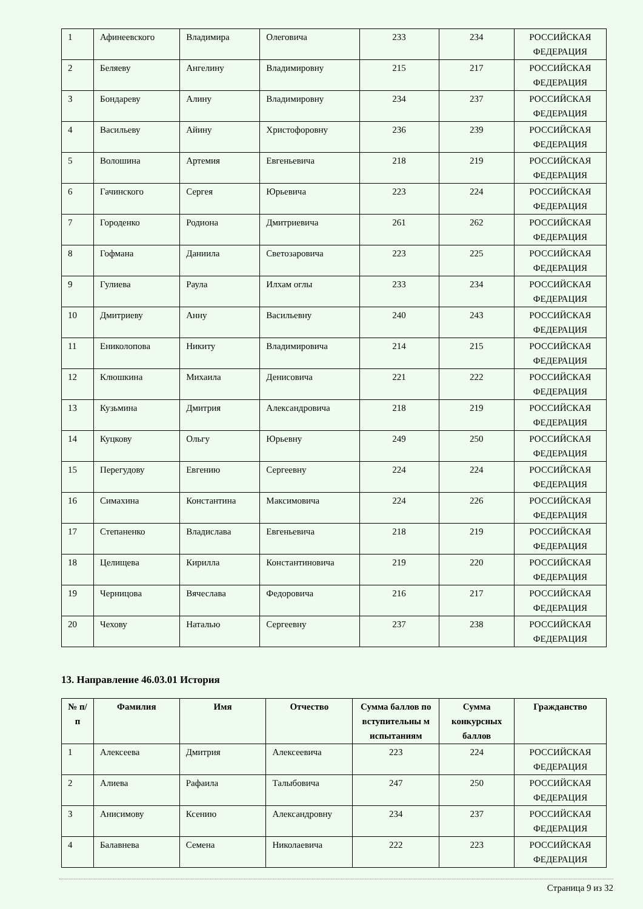| 1 | Афинеевского | Владимира | Олеговича | 233 | 234 | РОССИЙСКАЯ ФЕДЕРАЦИЯ |
| 2 | Беляеву | Ангелину | Владимировну | 215 | 217 | РОССИЙСКАЯ ФЕДЕРАЦИЯ |
| 3 | Бондареву | Алину | Владимировну | 234 | 237 | РОССИЙСКАЯ ФЕДЕРАЦИЯ |
| 4 | Васильеву | Айину | Христофоровну | 236 | 239 | РОССИЙСКАЯ ФЕДЕРАЦИЯ |
| 5 | Волошина | Артемия | Евгеньевича | 218 | 219 | РОССИЙСКАЯ ФЕДЕРАЦИЯ |
| 6 | Гачинского | Сергея | Юрьевича | 223 | 224 | РОССИЙСКАЯ ФЕДЕРАЦИЯ |
| 7 | Городенко | Родиона | Дмитриевича | 261 | 262 | РОССИЙСКАЯ ФЕДЕРАЦИЯ |
| 8 | Гофмана | Даниила | Светозаровича | 223 | 225 | РОССИЙСКАЯ ФЕДЕРАЦИЯ |
| 9 | Гулиева | Раула | Илхам оглы | 233 | 234 | РОССИЙСКАЯ ФЕДЕРАЦИЯ |
| 10 | Дмитриеву | Анну | Васильевну | 240 | 243 | РОССИЙСКАЯ ФЕДЕРАЦИЯ |
| 11 | Ениколопова | Никиту | Владимировича | 214 | 215 | РОССИЙСКАЯ ФЕДЕРАЦИЯ |
| 12 | Клюшкина | Михаила | Денисовича | 221 | 222 | РОССИЙСКАЯ ФЕДЕРАЦИЯ |
| 13 | Кузьмина | Дмитрия | Александровича | 218 | 219 | РОССИЙСКАЯ ФЕДЕРАЦИЯ |
| 14 | Куцкову | Ольгу | Юрьевну | 249 | 250 | РОССИЙСКАЯ ФЕДЕРАЦИЯ |
| 15 | Перегудову | Евгению | Сергеевну | 224 | 224 | РОССИЙСКАЯ ФЕДЕРАЦИЯ |
| 16 | Симахина | Константина | Максимовича | 224 | 226 | РОССИЙСКАЯ ФЕДЕРАЦИЯ |
| 17 | Степаненко | Владислава | Евгеньевича | 218 | 219 | РОССИЙСКАЯ ФЕДЕРАЦИЯ |
| 18 | Целищева | Кирилла | Константиновича | 219 | 220 | РОССИЙСКАЯ ФЕДЕРАЦИЯ |
| 19 | Черницова | Вячеслава | Федоровича | 216 | 217 | РОССИЙСКАЯ ФЕДЕРАЦИЯ |
| 20 | Чехову | Наталью | Сергеевну | 237 | 238 | РОССИЙСКАЯ ФЕДЕРАЦИЯ |
13. Направление 46.03.01 История
| № п/п | Фамилия | Имя | Отчество | Сумма баллов по вступительны м испытаниям | Сумма конкурсных баллов | Гражданство |
| --- | --- | --- | --- | --- | --- | --- |
| 1 | Алексеева | Дмитрия | Алексеевича | 223 | 224 | РОССИЙСКАЯ ФЕДЕРАЦИЯ |
| 2 | Алиева | Рафаила | Талыбовича | 247 | 250 | РОССИЙСКАЯ ФЕДЕРАЦИЯ |
| 3 | Анисимову | Ксению | Александровну | 234 | 237 | РОССИЙСКАЯ ФЕДЕРАЦИЯ |
| 4 | Балавнева | Семена | Николаевича | 222 | 223 | РОССИЙСКАЯ ФЕДЕРАЦИЯ |
Страница 9 из 32